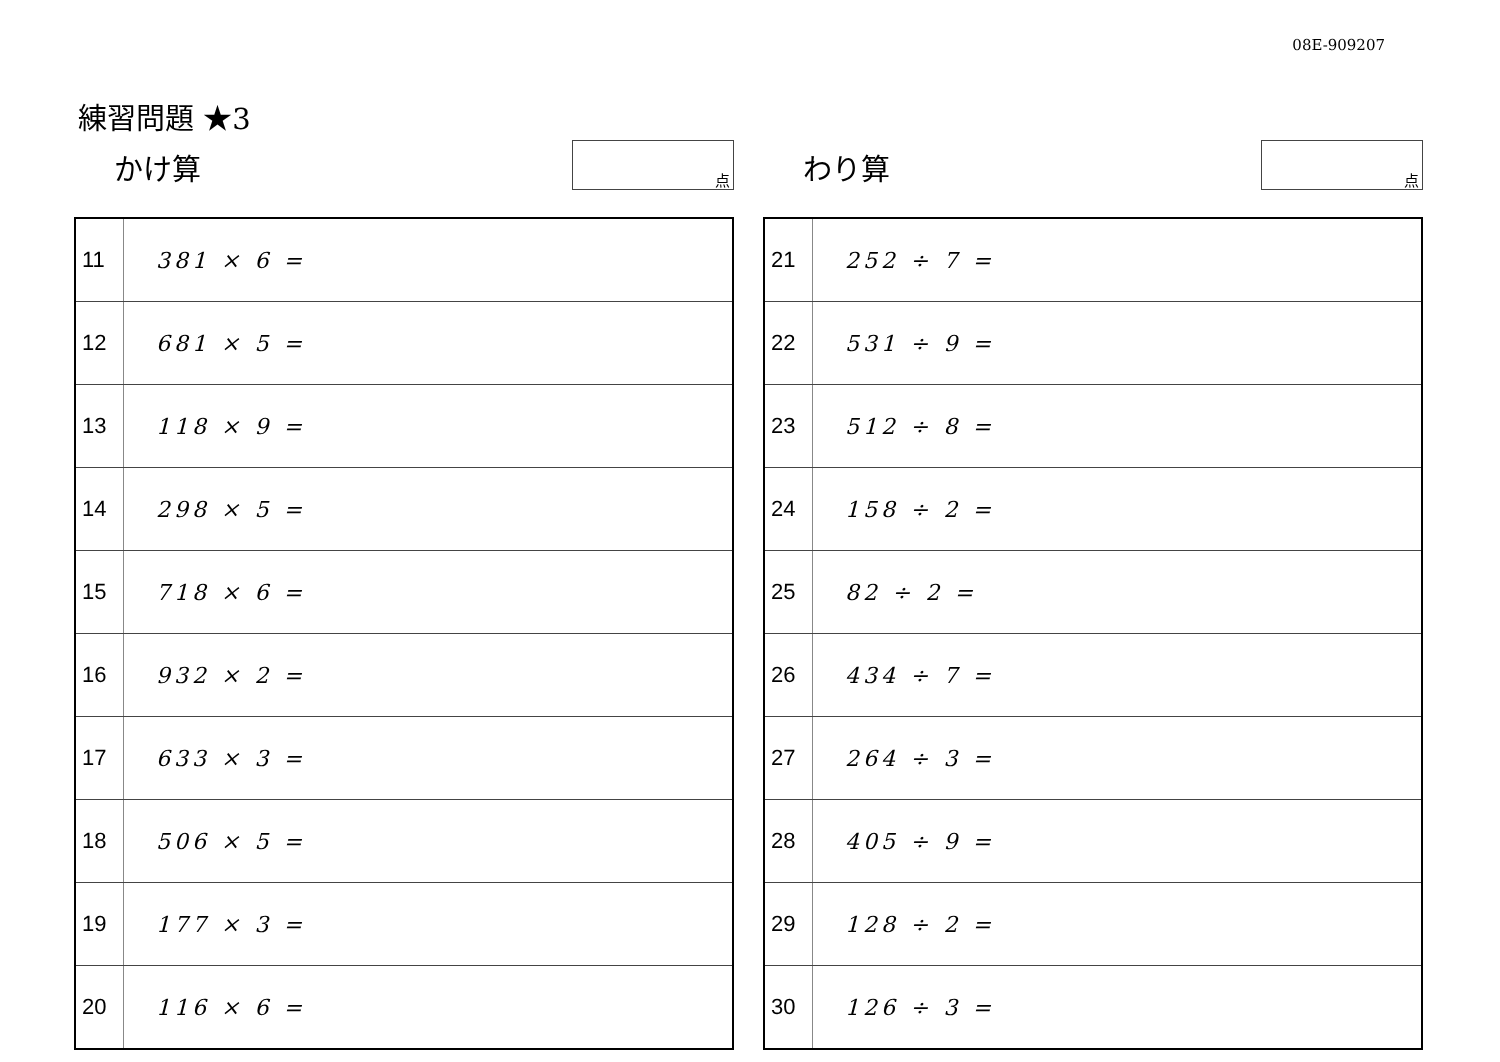08E-909207
練習問題 ★3
かけ算
点
| 11 | 381 × 6 = |
| 12 | 681 × 5 = |
| 13 | 118 × 9 = |
| 14 | 298 × 5 = |
| 15 | 718 × 6 = |
| 16 | 932 × 2 = |
| 17 | 633 × 3 = |
| 18 | 506 × 5 = |
| 19 | 177 × 3 = |
| 20 | 116 × 6 = |
わり算
点
| 21 | 252 ÷ 7 = |
| 22 | 531 ÷ 9 = |
| 23 | 512 ÷ 8 = |
| 24 | 158 ÷ 2 = |
| 25 | 82 ÷ 2 = |
| 26 | 434 ÷ 7 = |
| 27 | 264 ÷ 3 = |
| 28 | 405 ÷ 9 = |
| 29 | 128 ÷ 2 = |
| 30 | 126 ÷ 3 = |